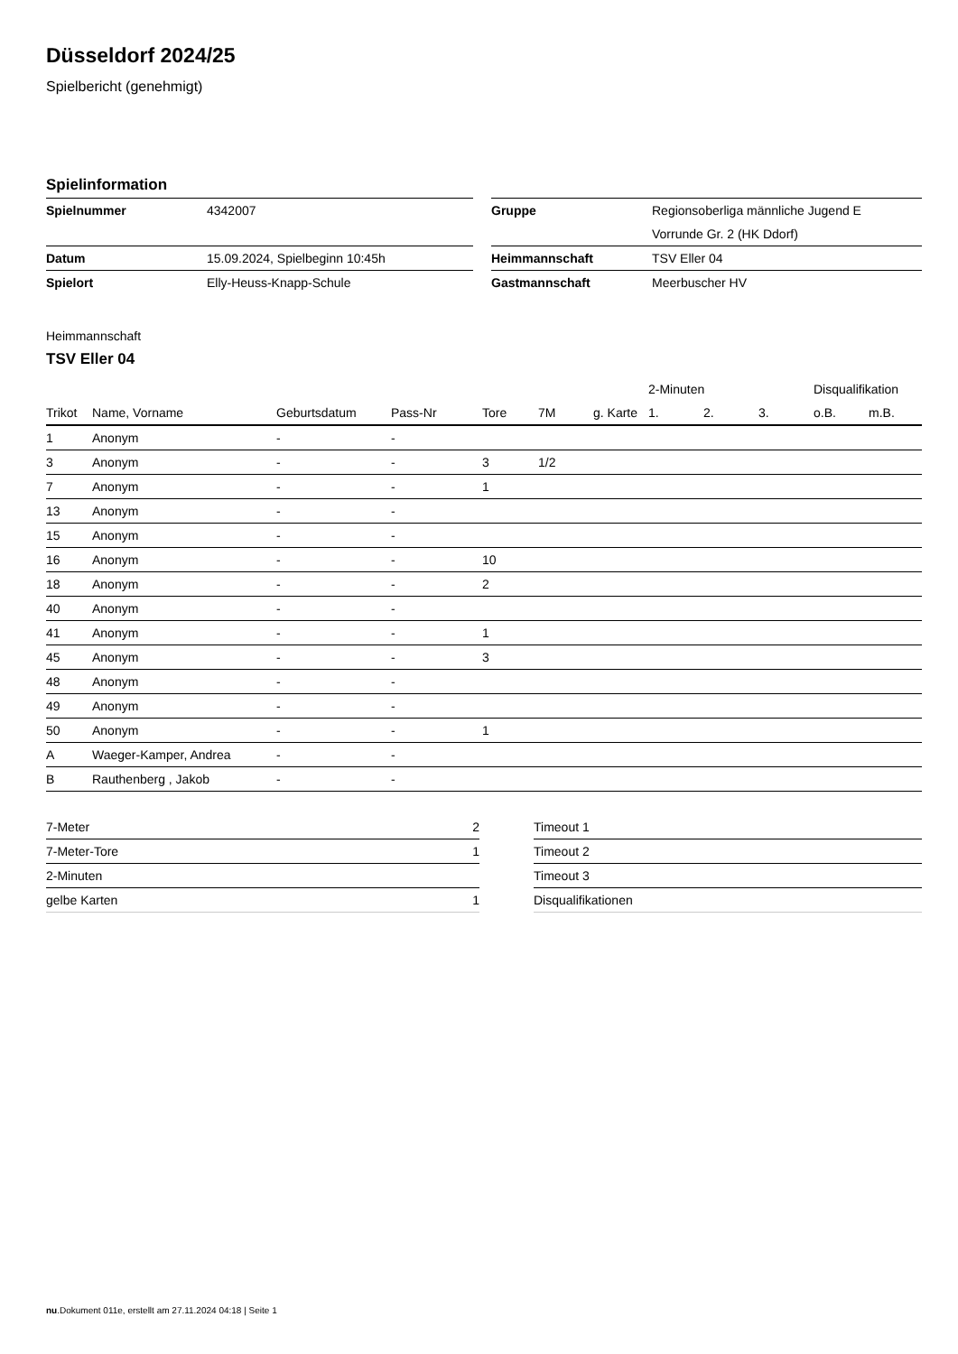Düsseldorf 2024/25
Spielbericht (genehmigt)
Spielinformation
| Spielnummer | 4342007 | | Gruppe | Regionsoberliga männliche Jugend E Vorrunde Gr. 2 (HK Ddorf) |
| Datum | 15.09.2024, Spielbeginn 10:45h | | Heimmannschaft | TSV Eller 04 |
| Spielort | Elly-Heuss-Knapp-Schule | | Gastmannschaft | Meerbuscher HV |
Heimmannschaft
TSV Eller 04
| | | | | | | | 2-Minuten | | | Disqualifikation | |
| --- | --- | --- | --- | --- | --- | --- | --- | --- | --- | --- | --- |
| Trikot | Name, Vorname | Geburtsdatum | Pass-Nr | Tore | 7M | g. Karte | 1. | 2. | 3. | o.B. | m.B. |
| 1 | Anonym | - | - | | | | | | | | |
| 3 | Anonym | - | - | 3 | 1/2 | | | | | | |
| 7 | Anonym | - | - | 1 | | | | | | | |
| 13 | Anonym | - | - | | | | | | | | |
| 15 | Anonym | - | - | | | | | | | | |
| 16 | Anonym | - | - | 10 | | | | | | | |
| 18 | Anonym | - | - | 2 | | | | | | | |
| 40 | Anonym | - | - | | | | | | | | |
| 41 | Anonym | - | - | 1 | | | | | | | |
| 45 | Anonym | - | - | 3 | | | | | | | |
| 48 | Anonym | - | - | | | | | | | | |
| 49 | Anonym | - | - | | | | | | | | |
| 50 | Anonym | - | - | 1 | | | | | | | |
| A | Waeger-Kamper, Andrea | - | - | | | | | | | | |
| B | Rauthenberg , Jakob | - | - | | | | | | | | |
| 7-Meter | 2 |
| 7-Meter-Tore | 1 |
| 2-Minuten | |
| gelbe Karten | 1 |
| Timeout 1 |
| Timeout 2 |
| Timeout 3 |
| Disqualifikationen |
nu.Dokument 011e, erstellt am 27.11.2024 04:18 | Seite 1